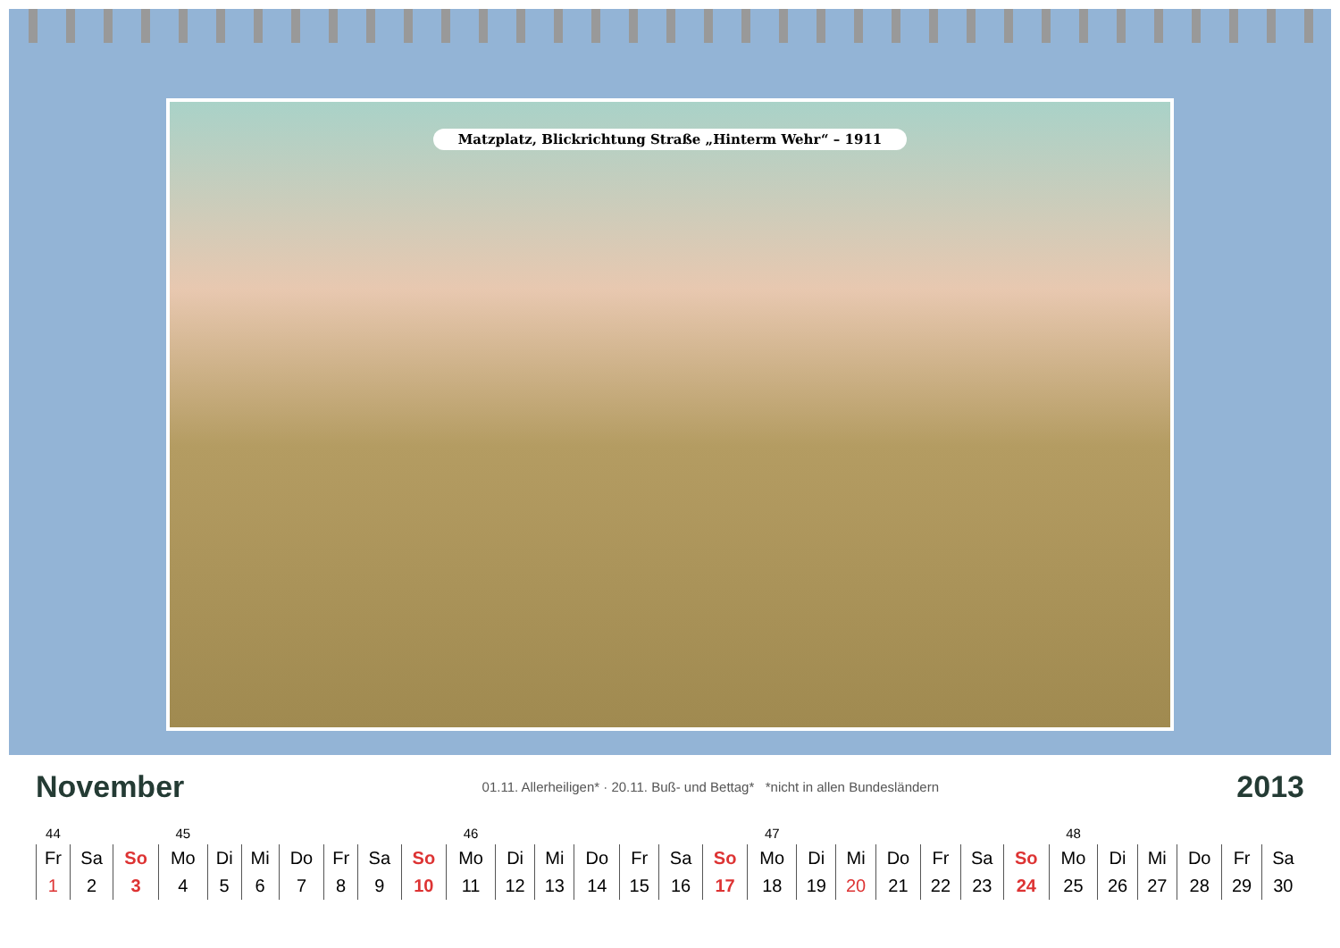Matzplatz, Blickrichtung Straße „Hinterm Wehr“ – 1911
November
01.11. Allerheiligen* · 20.11. Buß- und Bettag* *nicht in allen Bundesländern
2013
| 44 | | | 45 | | | | | | | 46 | | | | | | | 47 | | | | | | | 48 | | | | | |
| Fr | Sa | So | Mo | Di | Mi | Do | Fr | Sa | So | Mo | Di | Mi | Do | Fr | Sa | So | Mo | Di | Mi | Do | Fr | Sa | So | Mo | Di | Mi | Do | Fr | Sa |
| 1 | 2 | 3 | 4 | 5 | 6 | 7 | 8 | 9 | 10 | 11 | 12 | 13 | 14 | 15 | 16 | 17 | 18 | 19 | 20 | 21 | 22 | 23 | 24 | 25 | 26 | 27 | 28 | 29 | 30 |